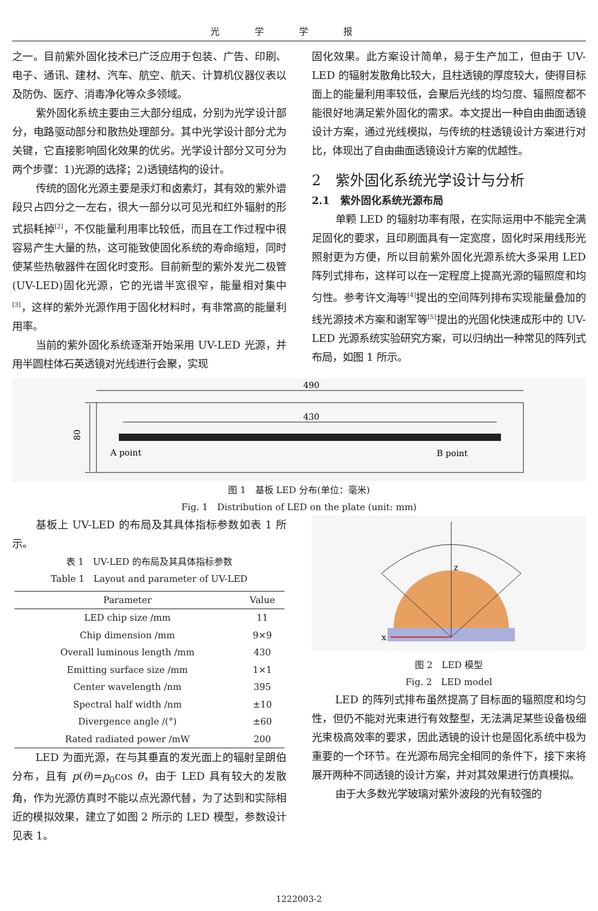光学学报
之一。目前紫外固化技术已广泛应用于包装、广告、印刷、电子、通讯、建材、汽车、航空、航天、计算机仪器仪表以及防伪、医疗、消毒净化等众多领域。
紫外固化系统主要由三大部分组成，分别为光学设计部分，电路驱动部分和散热处理部分。其中光学设计部分尤为关键，它直接影响固化效果的优劣。光学设计部分又可分为两个步骤：1)光源的选择；2)透镜结构的设计。
传统的固化光源主要是汞灯和卤素灯，其有效的紫外谱段只占四分之一左右，很大一部分以可见光和红外辐射的形式损耗掉<sup>[2]</sup>，不仅能量利用率比较低，而且在工作过程中很容易产生大量的热，这可能致使固化系统的寿命缩短，同时使某些热敏器件在固化时变形。目前新型的紫外发光二极管(UV-LED)固化光源，它的光谱半宽很窄，能量相对集中<sup>[3]</sup>，这样的紫外光源作用于固化材料时，有非常高的能量利用率。
当前的紫外固化系统逐渐开始采用 UV-LED 光源，并用半圆柱体石英透镜对光线进行会聚，实现
固化效果。此方案设计简单，易于生产加工，但由于 UV-LED 的辐射发散角比较大，且柱透镜的厚度较大，使得目标面上的能量利用率较低，会聚后光线的均匀度、辐照度都不能很好地满足紫外固化的需求。本文提出一种自由曲面透镜设计方案，通过光线模拟，与传统的柱透镜设计方案进行对比，体现出了自由曲面透镜设计方案的优越性。
2　紫外固化系统光学设计与分析
2.1　紫外固化系统光源布局
单颗 LED 的辐射功率有限，在实际运用中不能完全满足固化的要求，且印刷面具有一定宽度，固化时采用线形光照射更为方便，所以目前紫外固化光源系统大多采用 LED 阵列式排布，这样可以在一定程度上提高光源的辐照度和均匀性。参考许文海等<sup>[4]</sup>提出的空间阵列排布实现能量叠加的线光源技术方案和谢军等<sup>[5]</sup>提出的光固化快速成形中的 UV-LED 光源系统实验研究方案，可以归纳出一种常见的阵列式布局，如图 1 所示。
490
80
430
A point
B point
图 1　基板 LED 分布(单位：毫米)
Fig. 1　Distribution of LED on the plate (unit: mm)
基板上 UV-LED 的布局及其具体指标参数如表 1 所示。
表 1　UV-LED 的布局及其具体指标参数
Table 1　Layout and parameter of UV-LED
| Parameter | Value |
| --- | --- |
| LED chip size /mm | 11 |
| Chip dimension /mm | 9×9 |
| Overall luminous length /mm | 430 |
| Emitting surface size /mm | 1×1 |
| Center wavelength /nm | 395 |
| Spectral half width /nm | ±10 |
| Divergence angle /(°) | ±60 |
| Rated radiated power /mW | 200 |
LED 为面光源，在与其垂直的发光面上的辐射呈朗伯分布，且有 p(θ)=p<sub>0</sub>cos θ，由于 LED 具有较大的发散角，作为光源仿真时不能以点光源代替，为了达到和实际相近的模拟效果，建立了如图 2 所示的 LED 模型，参数设计见表 1。
x
z
图 2　LED 模型
Fig. 2　LED model
LED 的阵列式排布虽然提高了目标面的辐照度和均匀性，但仍不能对光束进行有效整型，无法满足某些设备极细光束极高效率的要求，因此透镜的设计也是固化系统中极为重要的一个环节。在光源布局完全相同的条件下，接下来将展开两种不同透镜的设计方案，并对其效果进行仿真模拟。
由于大多数光学玻璃对紫外波段的光有较强的
1222003-2